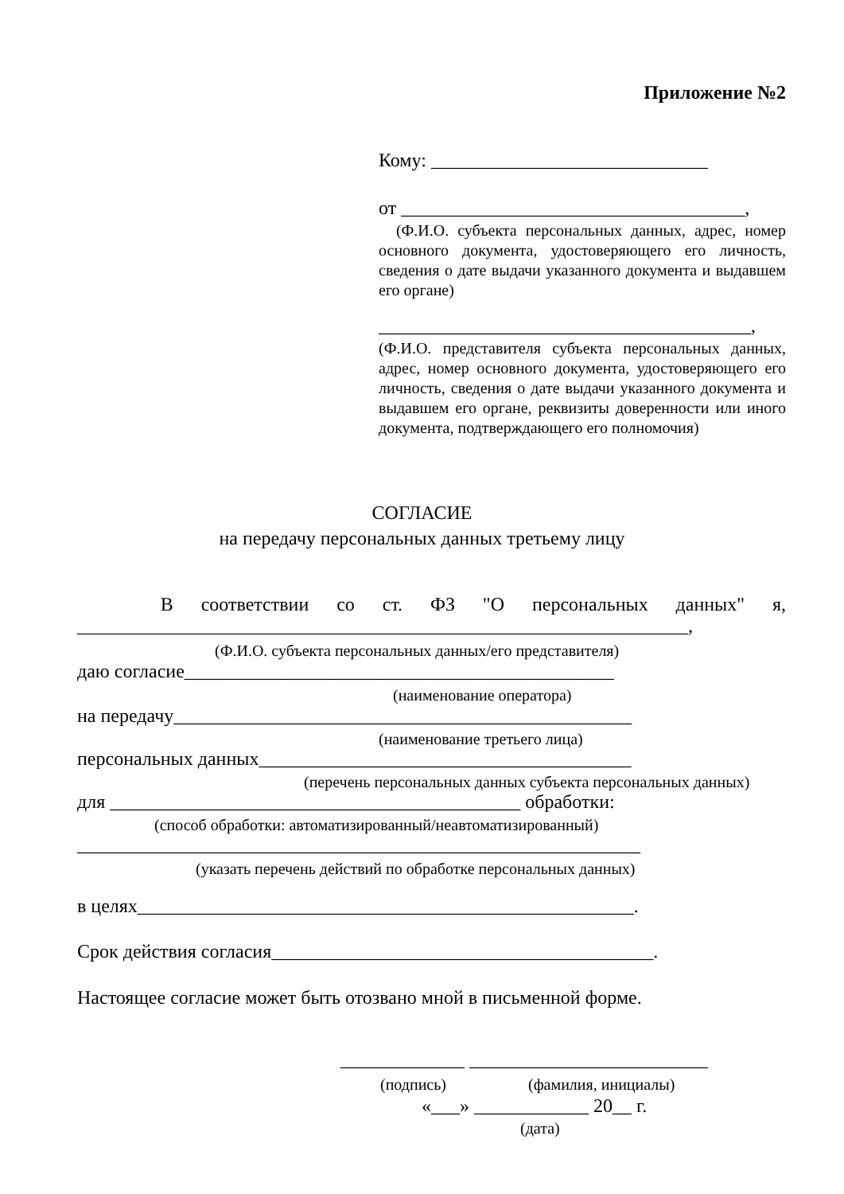Приложение №2
Кому: _____________________________
от ____________________________________,
(Ф.И.О. субъекта персональных данных, адрес, номер основного документа, удостоверяющего его личность, сведения о дате выдачи указанного документа и выдавшем его органе)
_______________________________________,
(Ф.И.О. представителя субъекта персональных данных, адрес, номер основного документа, удостоверяющего его личность, сведения о дате выдачи указанного документа и выдавшем его органе, реквизиты доверенности или иного документа, подтверждающего его полномочия)
СОГЛАСИЕ
на передачу персональных данных третьему лицу
В соответствии со ст. ФЗ "О персональных данных" я, ________________________________________________________________,
(Ф.И.О. субъекта персональных данных/его представителя)
даю согласие_____________________________________________
(наименование оператора)
на передачу________________________________________________
(наименование третьего лица)
персональных данных_______________________________________
(перечень персональных данных субъекта персональных данных)
для ___________________________________________ обработки:
(способ обработки: автоматизированный/неавтоматизированный)
___________________________________________________________
(указать перечень действий по обработке персональных данных)
в целях____________________________________________________.
Срок действия согласия________________________________________.
Настоящее согласие может быть отозвано мной в письменной форме.
_____________ _________________________
(подпись) (фамилия, инициалы)
«___» ____________ 20__ г.
(дата)